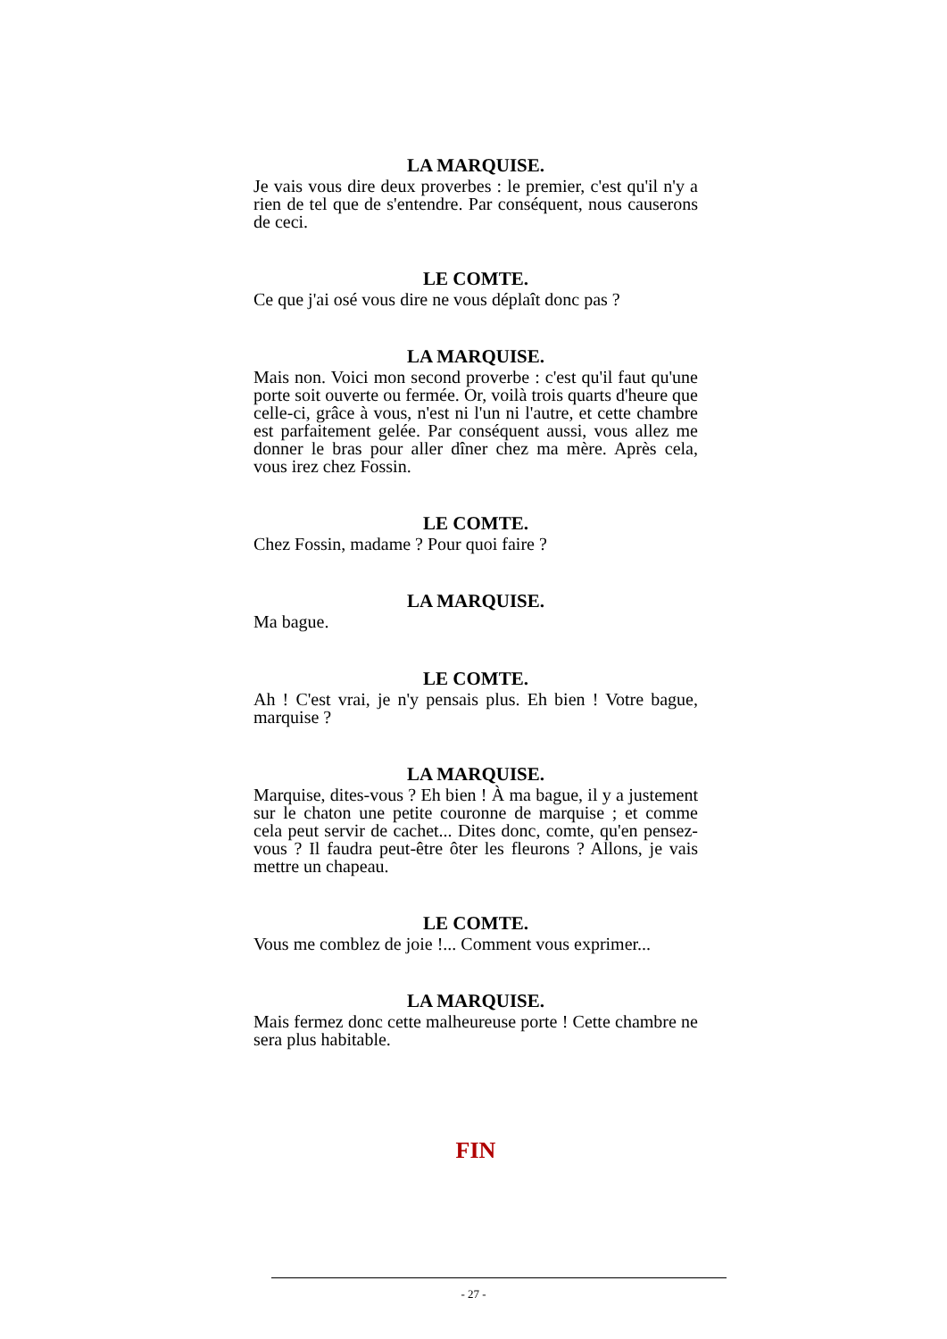LA MARQUISE.
Je vais vous dire deux proverbes : le premier, c'est qu'il n'y a rien de tel que de s'entendre. Par conséquent, nous causerons de ceci.
LE COMTE.
Ce que j'ai osé vous dire ne vous déplaît donc pas ?
LA MARQUISE.
Mais non. Voici mon second proverbe : c'est qu'il faut qu'une porte soit ouverte ou fermée. Or, voilà trois quarts d'heure que celle-ci, grâce à vous, n'est ni l'un ni l'autre, et cette chambre est parfaitement gelée. Par conséquent aussi, vous allez me donner le bras pour aller dîner chez ma mère. Après cela, vous irez chez Fossin.
LE COMTE.
Chez Fossin, madame ? Pour quoi faire ?
LA MARQUISE.
Ma bague.
LE COMTE.
Ah ! C'est vrai, je n'y pensais plus. Eh bien ! Votre bague, marquise ?
LA MARQUISE.
Marquise, dites-vous ? Eh bien ! À ma bague, il y a justement sur le chaton une petite couronne de marquise ; et comme cela peut servir de cachet... Dites donc, comte, qu'en pensez-vous ? Il faudra peut-être ôter les fleurons ? Allons, je vais mettre un chapeau.
LE COMTE.
Vous me comblez de joie !... Comment vous exprimer...
LA MARQUISE.
Mais fermez donc cette malheureuse porte ! Cette chambre ne sera plus habitable.
FIN
- 27 -